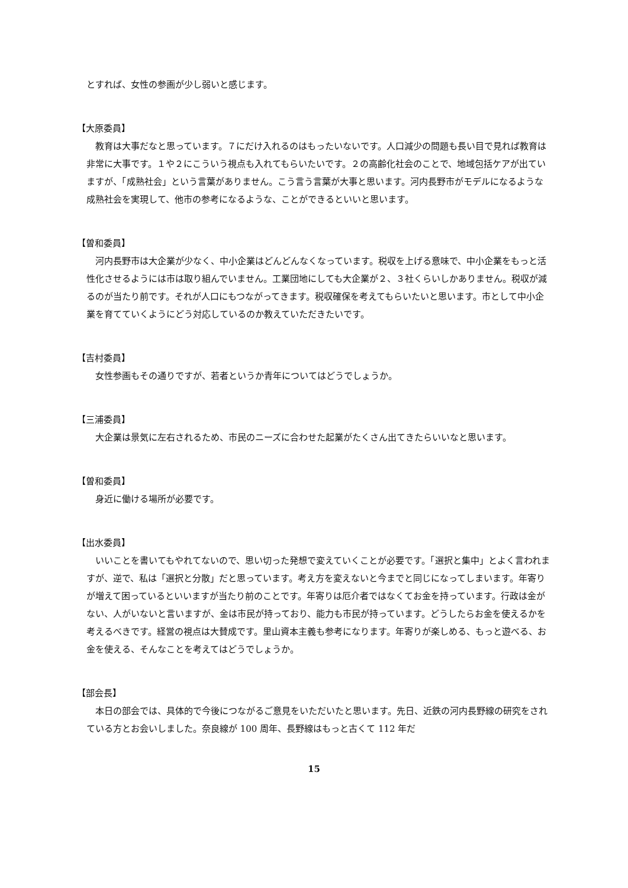とすれば、女性の参画が少し弱いと感じます。
【大原委員】
教育は大事だなと思っています。７にだけ入れるのはもったいないです。人口減少の問題も長い目で見れば教育は非常に大事です。１や２にこういう視点も入れてもらいたいです。２の高齢化社会のことで、地域包括ケアが出ていますが、「成熟社会」という言葉がありません。こう言う言葉が大事と思います。河内長野市がモデルになるような成熟社会を実現して、他市の参考になるような、ことができるといいと思います。
【曽和委員】
河内長野市は大企業が少なく、中小企業はどんどんなくなっています。税収を上げる意味で、中小企業をもっと活性化させるようには市は取り組んでいません。工業団地にしても大企業が２、３社くらいしかありません。税収が減るのが当たり前です。それが人口にもつながってきます。税収確保を考えてもらいたいと思います。市として中小企業を育てていくようにどう対応しているのか教えていただきたいです。
【吉村委員】
女性参画もその通りですが、若者というか青年についてはどうでしょうか。
【三浦委員】
大企業は景気に左右されるため、市民のニーズに合わせた起業がたくさん出てきたらいいなと思います。
【曽和委員】
身近に働ける場所が必要です。
【出水委員】
いいことを書いてもやれてないので、思い切った発想で変えていくことが必要です。「選択と集中」とよく言われますが、逆で、私は「選択と分散」だと思っています。考え方を変えないと今までと同じになってしまいます。年寄りが増えて困っているといいますが当たり前のことです。年寄りは厄介者ではなくてお金を持っています。行政は金がない、人がいないと言いますが、金は市民が持っており、能力も市民が持っています。どうしたらお金を使えるかを考えるべきです。経営の視点は大賛成です。里山資本主義も参考になります。年寄りが楽しめる、もっと遊べる、お金を使える、そんなことを考えてはどうでしょうか。
【部会長】
本日の部会では、具体的で今後につながるご意見をいただいたと思います。先日、近鉄の河内長野線の研究をされている方とお会いしました。奈良線が 100 周年、長野線はもっと古くて 112 年だ
15